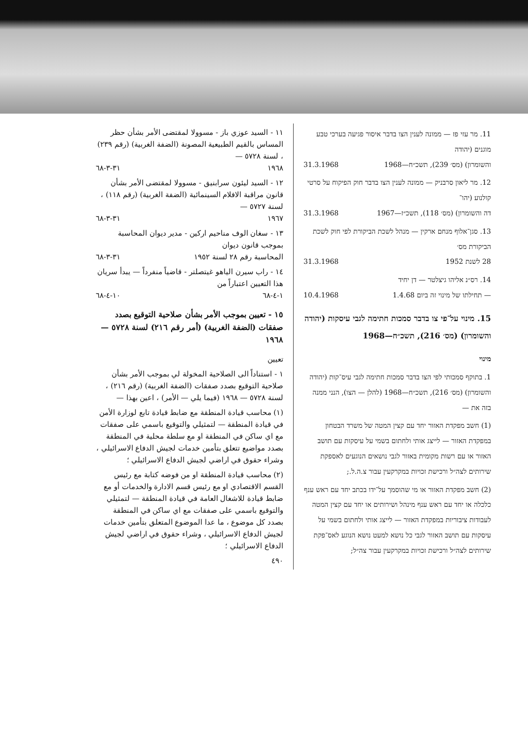11. מר עזי פז — ממונה לענין הצו בדבר איסור פגיעה בערכי טבע מוגנים (יהודה
והשומרון) (מס׳ 239), תשכ״ח—1968 31.3.1968
12. מר ליאון סרבניק — ממונה לענין הצו בדבר חוק הפיקוח על סרטי קולנוע (יהו־
דה והשומרון) (מס׳ 118), תשכ״ז—1967 31.3.1968
13. סגן־אלוף מנחם ארקין — מנהל לשכת הביקורת לפי חוק לשכת הביקורת מס׳
28 לשנת 1952 31.3.1968
14. רס״נ אליהו גיצלטר — דן יחיד
— תחילתו של מינוי זה ביום 1.4.68 10.4.1968
15. מינוי על־פי צו בדבר סמכות חתימה לגבי עיסקות (יהודה והשומרון) (מס׳ 216), תשכ״ח—1968
מינוי
1. בתוקף סמכותי לפי הצו בדבר סמכות חתימה לגבי עיס־קות (יהודה והשומרון) (מס׳ 216), תשכ״ח—1968 (להלן — הצו), הנני ממנה בזה את —
(1) חשב מפקדת האזור יחד עם קצין המטה של משרד הבטחון במפקדת האזור — לייצג אותי ולחתום בשמי על עיסקות עם תושב האזור או עם רשות מקומית באזור לגבי נושאים הנוגעים לאספקת שירותים לצה״ל ורכישת זכויות במקרקעין עבור צ.ה.ל.;
(2) חשב מפקדת האזור או מי שהוסמך על־ידו בכתב יחד עם ראש ענף כלכלה או יחד עם ראש ענף מינהל ושירותים או יחד עם קצין המטה לעבודות ציבוריות במפקדת האזור — לייצג אותי ולחתום בשמי על עיסקות עם תושב האזור לגבי כל נושא למעט נושא הנוגע לאס־פקת שירותים לצה״ל ורכישת זכויות במקרקעין עבור צה״ל;
١١ - السيد عوزي باز - مسوولا لمقتضى الأمر بشأن حظر المساس بالقيم الطبيعية المصونة (الضفة الغربية) (رقم ٢٣٩) ، لسنة ٥٧٢٨ —
١٩٦٨ ٣١-٣-٦٨
١٢ - السيد ليئون سرابنيق - مسوولا لمقتضى الأمر بشأن قانون مراقبة الافلام السينمائية (الضفة الغربية) (رقم ١١٨) ، لسنة ٥٧٢٧ —
١٩٦٧ ٣١-٣-٦٨
١٣ - سغان الوف مناحيم اركين - مدير ديوان المحاسبة بموجب قانون ديوان
المحاسبة رقم ٢٨ لسنة ١٩٥٢ ٣١-٣-٦٨
١٤ - راب سيرن الياهو غيتصلتر - قاضياً منفرداً — يبدأ سريان هذا التعيين اعتباراً من
١-٤-٦٨ ١٠-٤-٦٨
١٥ - تعيين بموجب الأمر بشأن صلاحية التوقيع بصدد صفقات (الضفة الغربية) (أمر رقم ٢١٦) لسنة ٥٧٢٨ — ١٩٦٨
تعيين
١ - استناداً الى الصلاحية المخولة لي بموجب الأمر بشأن صلاحية التوقيع بصدد صفقات (الضفة الغربية) (رقم ٢١٦) ، لسنة ٥٧٢٨ — ١٩٦٨ (فيما يلي — الأمر) ، اعين بهذا —
(١) محاسب قيادة المنطقة مع ضابط قيادة تابع لوزارة الأمن في قيادة المنطقة — لتمثيلي والتوقيع باسمي على صفقات مع اي ساكن في المنطقة او مع سلطة محلية في المنطقة بصدد مواضيع تتعلق بتأمين خدمات لجيش الدفاع الاسرائيلي ، وشراء حقوق في اراضي لجيش الدفاع الاسرائيلي ؛
(٢) محاسب قيادة المنطقة او من فوضه كتابة مع رئيس القسم الاقتصادي او مع رئيس قسم الادارة والخدمات أو مع ضابط قيادة للاشغال العامة في قيادة المنطقة — لتمثيلي والتوقيع باسمي على صفقات مع اي ساكن في المنطقة بصدد كل موضوع ، ما عدا الموضوع المتعلق بتأمين خدمات لجيش الدفاع الاسرائيلي ، وشراء حقوق في اراضي لجيش الدفاع الاسرائيلي ؛
٤٩٠